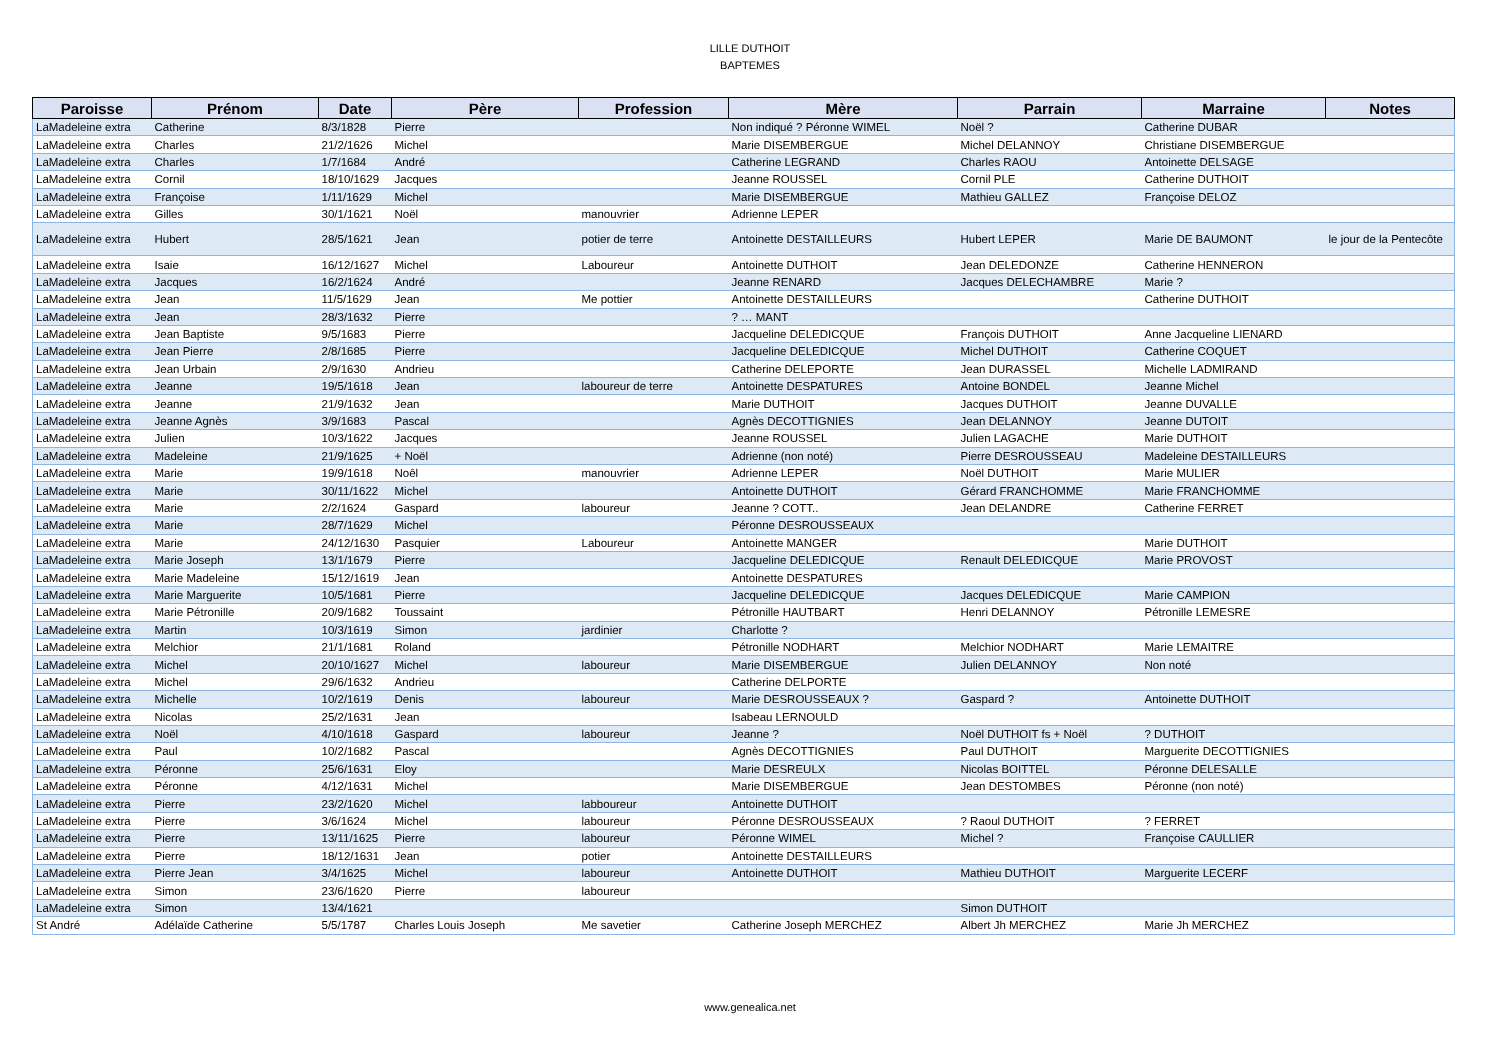LILLE DUTHOIT
BAPTEMES
| Paroisse | Prénom | Date | Père | Profession | Mère | Parrain | Marraine | Notes |
| --- | --- | --- | --- | --- | --- | --- | --- | --- |
| LaMadeleine extra | Catherine | 8/3/1828 | Pierre | | Non indiqué ? Péronne WIMEL | Noël ? | Catherine DUBAR | |
| LaMadeleine extra | Charles | 21/2/1626 | Michel | | Marie DISEMBERGUE | Michel DELANNOY | Christiane DISEMBERGUE | |
| LaMadeleine extra | Charles | 1/7/1684 | André | | Catherine LEGRAND | Charles RAOU | Antoinette DELSAGE | |
| LaMadeleine extra | Cornil | 18/10/1629 | Jacques | | Jeanne ROUSSEL | Cornil PLE | Catherine DUTHOIT | |
| LaMadeleine extra | Françoise | 1/11/1629 | Michel | | Marie DISEMBERGUE | Mathieu GALLEZ | Françoise DELOZ | |
| LaMadeleine extra | Gilles | 30/1/1621 | Noël | manouvrier | Adrienne LEPER | | | |
| LaMadeleine extra | Hubert | 28/5/1621 | Jean | potier de terre | Antoinette DESTAILLEURS | Hubert LEPER | Marie DE BAUMONT | le jour de la Pentecôte |
| LaMadeleine extra | Isaie | 16/12/1627 | Michel | Laboureur | Antoinette DUTHOIT | Jean DELEDONZE | Catherine HENNERON | |
| LaMadeleine extra | Jacques | 16/2/1624 | André | | Jeanne RENARD | Jacques DELECHAMBRE | Marie ? | |
| LaMadeleine extra | Jean | 11/5/1629 | Jean | Me pottier | Antoinette DESTAILLEURS | | Catherine DUTHOIT | |
| LaMadeleine extra | Jean | 28/3/1632 | Pierre | | ? … MANT | | | |
| LaMadeleine extra | Jean Baptiste | 9/5/1683 | Pierre | | Jacqueline DELEDICQUE | François DUTHOIT | Anne Jacqueline LIENARD | |
| LaMadeleine extra | Jean Pierre | 2/8/1685 | Pierre | | Jacqueline DELEDICQUE | Michel DUTHOIT | Catherine COQUET | |
| LaMadeleine extra | Jean Urbain | 2/9/1630 | Andrieu | | Catherine DELEPORTE | Jean DURASSEL | Michelle LADMIRAND | |
| LaMadeleine extra | Jeanne | 19/5/1618 | Jean | laboureur de terre | Antoinette DESPATURES | Antoine BONDEL | Jeanne Michel | |
| LaMadeleine extra | Jeanne | 21/9/1632 | Jean | | Marie DUTHOIT | Jacques DUTHOIT | Jeanne DUVALLE | |
| LaMadeleine extra | Jeanne Agnès | 3/9/1683 | Pascal | | Agnès DECOTTIGNIES | Jean DELANNOY | Jeanne DUTOIT | |
| LaMadeleine extra | Julien | 10/3/1622 | Jacques | | Jeanne ROUSSEL | Julien LAGACHE | Marie DUTHOIT | |
| LaMadeleine extra | Madeleine | 21/9/1625 | + Noël | | Adrienne (non noté) | Pierre DESROUSSEAU | Madeleine DESTAILLEURS | |
| LaMadeleine extra | Marie | 19/9/1618 | Noêl | manouvrier | Adrienne LEPER | Noël DUTHOIT | Marie MULIER | |
| LaMadeleine extra | Marie | 30/11/1622 | Michel | | Antoinette DUTHOIT | Gérard FRANCHOMME | Marie FRANCHOMME | |
| LaMadeleine extra | Marie | 2/2/1624 | Gaspard | laboureur | Jeanne ? COTT.. | Jean DELANDRE | Catherine FERRET | |
| LaMadeleine extra | Marie | 28/7/1629 | Michel | | Péronne DESROUSSEAUX | | | |
| LaMadeleine extra | Marie | 24/12/1630 | Pasquier | Laboureur | Antoinette MANGER | | Marie DUTHOIT | |
| LaMadeleine extra | Marie Joseph | 13/1/1679 | Pierre | | Jacqueline DELEDICQUE | Renault DELEDICQUE | Marie PROVOST | |
| LaMadeleine extra | Marie Madeleine | 15/12/1619 | Jean | | Antoinette DESPATURES | | | |
| LaMadeleine extra | Marie Marguerite | 10/5/1681 | Pierre | | Jacqueline DELEDICQUE | Jacques DELEDICQUE | Marie CAMPION | |
| LaMadeleine extra | Marie Pétronille | 20/9/1682 | Toussaint | | Pétronille HAUTBART | Henri DELANNOY | Pétronille LEMESRE | |
| LaMadeleine extra | Martin | 10/3/1619 | Simon | jardinier | Charlotte ? | | | |
| LaMadeleine extra | Melchior | 21/1/1681 | Roland | | Pétronille NODHART | Melchior NODHART | Marie LEMAITRE | |
| LaMadeleine extra | Michel | 20/10/1627 | Michel | laboureur | Marie DISEMBERGUE | Julien DELANNOY | Non noté | |
| LaMadeleine extra | Michel | 29/6/1632 | Andrieu | | Catherine DELPORTE | | | |
| LaMadeleine extra | Michelle | 10/2/1619 | Denis | laboureur | Marie DESROUSSEAUX ? | Gaspard ? | Antoinette DUTHOIT | |
| LaMadeleine extra | Nicolas | 25/2/1631 | Jean | | Isabeau LERNOULD | | | |
| LaMadeleine extra | Noël | 4/10/1618 | Gaspard | laboureur | Jeanne ? | Noël DUTHOIT fs + Noël | ? DUTHOIT | |
| LaMadeleine extra | Paul | 10/2/1682 | Pascal | | Agnès DECOTTIGNIES | Paul DUTHOIT | Marguerite DECOTTIGNIES | |
| LaMadeleine extra | Péronne | 25/6/1631 | Eloy | | Marie DESREULX | Nicolas BOITTEL | Péronne DELESALLE | |
| LaMadeleine extra | Péronne | 4/12/1631 | Michel | | Marie DISEMBERGUE | Jean DESTOMBES | Péronne (non noté) | |
| LaMadeleine extra | Pierre | 23/2/1620 | Michel | labboureur | Antoinette DUTHOIT | | | |
| LaMadeleine extra | Pierre | 3/6/1624 | Michel | laboureur | Péronne DESROUSSEAUX | ? Raoul DUTHOIT | ? FERRET | |
| LaMadeleine extra | Pierre | 13/11/1625 | Pierre | laboureur | Péronne WIMEL | Michel ? | Françoise CAULLIER | |
| LaMadeleine extra | Pierre | 18/12/1631 | Jean | potier | Antoinette DESTAILLEURS | | | |
| LaMadeleine extra | Pierre Jean | 3/4/1625 | Michel | laboureur | Antoinette DUTHOIT | Mathieu DUTHOIT | Marguerite LECERF | |
| LaMadeleine extra | Simon | 23/6/1620 | Pierre | laboureur | | | | |
| LaMadeleine extra | Simon | 13/4/1621 | | | | Simon DUTHOIT | | |
| St André | Adélaïde Catherine | 5/5/1787 | Charles Louis Joseph | Me savetier | Catherine Joseph MERCHEZ | Albert Jh MERCHEZ | Marie Jh MERCHEZ | |
www.genealica.net